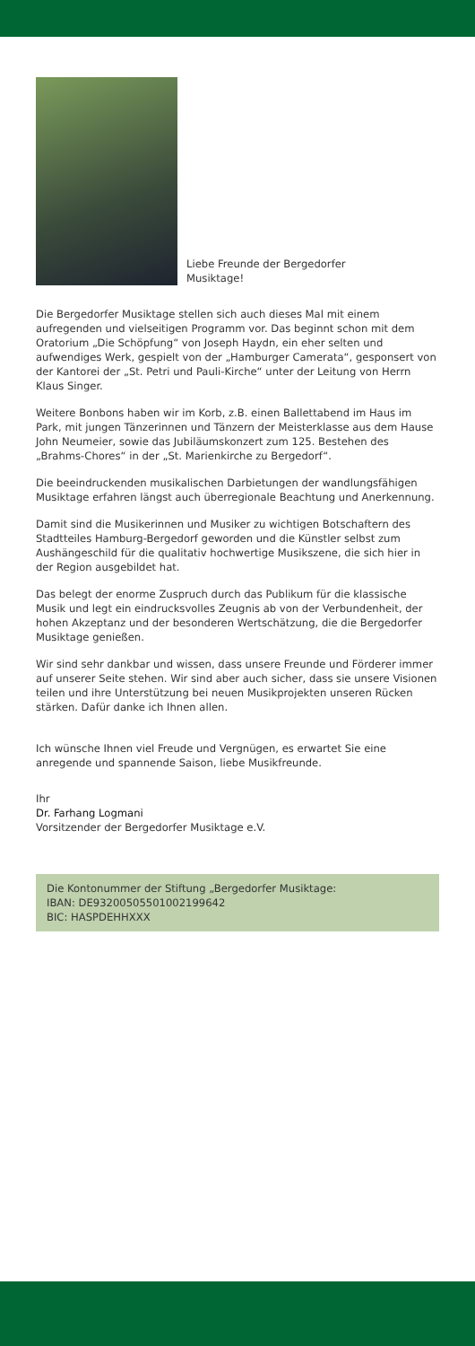Liebe Freunde der Bergedorfer
Musiktage!
Die Bergedorfer Musiktage stellen sich auch dieses Mal mit einem aufregenden und vielseitigen Programm vor. Das beginnt schon mit dem Oratorium „Die Schöpfung“ von Joseph Haydn, ein eher selten und aufwendiges Werk, gespielt von der „Hamburger Camerata“, gesponsert von der Kantorei der „St. Petri und Pauli-Kirche“ unter der Leitung von Herrn Klaus Singer.
Weitere Bonbons haben wir im Korb, z.B. einen Ballettabend im Haus im Park, mit jungen Tänzerinnen und Tänzern der Meisterklasse aus dem Hause John Neumeier, sowie das Jubiläumskonzert zum 125. Bestehen des „Brahms-Chores“ in der „St. Marienkirche zu Bergedorf“.
Die beeindruckenden musikalischen Darbietungen der wandlungsfähigen Musiktage erfahren längst auch überregionale Beachtung und Anerkennung.
Damit sind die Musikerinnen und Musiker zu wichtigen Botschaftern des Stadtteiles Hamburg-Bergedorf geworden und die Künstler selbst zum Aushängeschild für die qualitativ hochwertige Musikszene, die sich hier in der Region ausgebildet hat.
Das belegt der enorme Zuspruch durch das Publikum für die klassische Musik und legt ein eindrucksvolles Zeugnis ab von der Verbundenheit, der hohen Akzeptanz und der besonderen Wertschätzung, die die Bergedorfer Musiktage genießen.
Wir sind sehr dankbar und wissen, dass unsere Freunde und Förderer immer auf unserer Seite stehen. Wir sind aber auch sicher, dass sie unsere Visionen teilen und ihre Unterstützung bei neuen Musikprojekten unseren Rücken stärken. Dafür danke ich Ihnen allen.
Ich wünsche Ihnen viel Freude und Vergnügen, es erwartet Sie eine anregende und spannende Saison, liebe Musikfreunde.
Ihr
Dr. Farhang Logmani
Vorsitzender der Bergedorfer Musiktage e.V.
Die Kontonummer der Stiftung „Bergedorfer Musiktage:
IBAN: DE93200505501002199642
BIC: HASPDEHHXXX